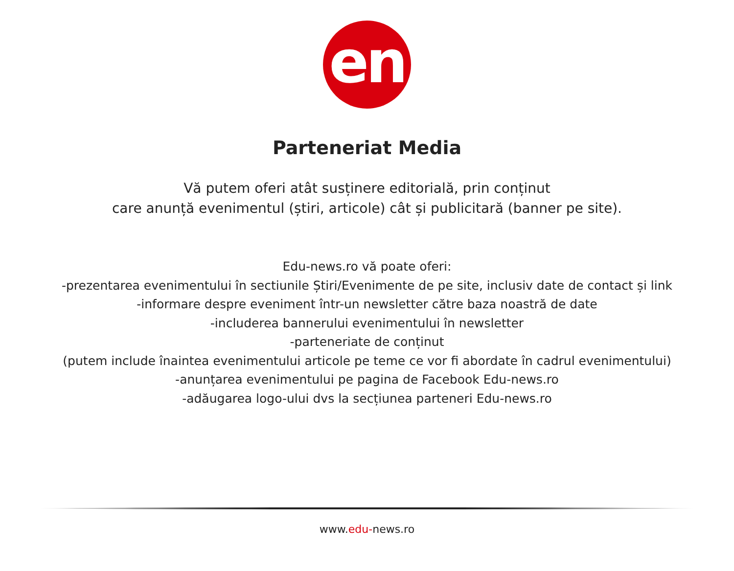en
Parteneriat Media
Vă putem oferi atât susținere editorială, prin conținut
care anunță evenimentul (știri, articole) cât și publicitară (banner pe site).
Edu-news.ro vă poate oferi:
-prezentarea evenimentului în sectiunile Știri/Evenimente de pe site, inclusiv date de contact și link
-informare despre eveniment într-un newsletter către baza noastră de date
-includerea bannerului evenimentului în newsletter
-parteneriate de conținut
(putem include înaintea evenimentului articole pe teme ce vor fi abordate în cadrul evenimentului)
-anunțarea evenimentului pe pagina de Facebook Edu-news.ro
-adăugarea logo-ului dvs la secțiunea parteneri Edu-news.ro
www.edu-news.ro